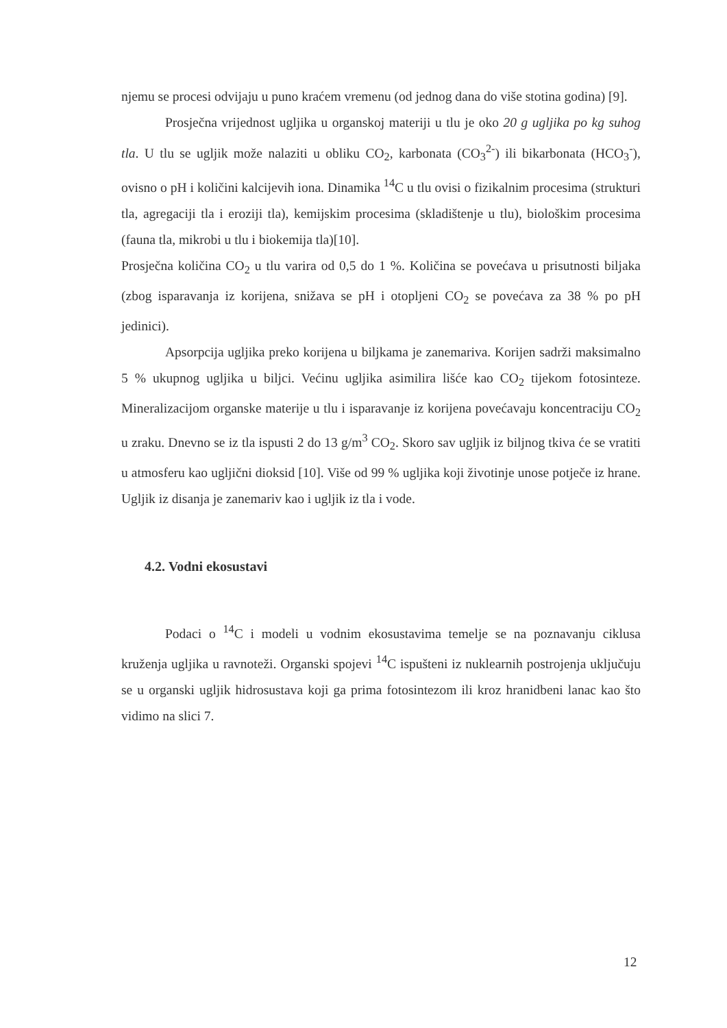njemu se procesi odvijaju u puno kraćem vremenu (od jednog dana do više stotina godina) [9].
Prosječna vrijednost ugljika u organskoj materiji u tlu je oko 20 g ugljika po kg suhog tla. U tlu se ugljik može nalaziti u obliku CO<sub>2</sub>, karbonata (CO<sub>3</sub><sup>2-</sup>) ili bikarbonata (HCO<sub>3</sub><sup>-</sup>), ovisno o pH i količini kalcijevih iona. Dinamika <sup>14</sup>C u tlu ovisi o fizikalnim procesima (strukturi tla, agregaciji tla i eroziji tla), kemijskim procesima (skladištenje u tlu), biološkim procesima (fauna tla, mikrobi u tlu i biokemija tla)[10].
Prosječna količina CO<sub>2</sub> u tlu varira od 0,5 do 1 %. Količina se povećava u prisutnosti biljaka (zbog isparavanja iz korijena, snižava se pH i otopljeni CO<sub>2</sub> se povećava za 38 % po pH jedinici).
Apsorpcija ugljika preko korijena u biljkama je zanemariva. Korijen sadrži maksimalno 5 % ukupnog ugljika u biljci. Većinu ugljika asimilira lišće kao CO<sub>2</sub> tijekom fotosinteze. Mineralizacijom organske materije u tlu i isparavanje iz korijena povećavaju koncentraciju CO<sub>2</sub> u zraku. Dnevno se iz tla ispusti 2 do 13 g/m<sup>3</sup> CO<sub>2</sub>. Skoro sav ugljik iz biljnog tkiva će se vratiti u atmosferu kao ugljični dioksid [10]. Više od 99 % ugljika koji životinje unose potječe iz hrane. Ugljik iz disanja je zanemariv kao i ugljik iz tla i vode.
4.2. Vodni ekosustavi
Podaci o <sup>14</sup>C i modeli u vodnim ekosustavima temelje se na poznavanju ciklusa kruženja ugljika u ravnoteži. Organski spojevi <sup>14</sup>C ispušteni iz nuklearnih postrojenja uključuju se u organski ugljik hidrosustava koji ga prima fotosintezom ili kroz hranidbeni lanac kao što vidimo na slici 7.
12